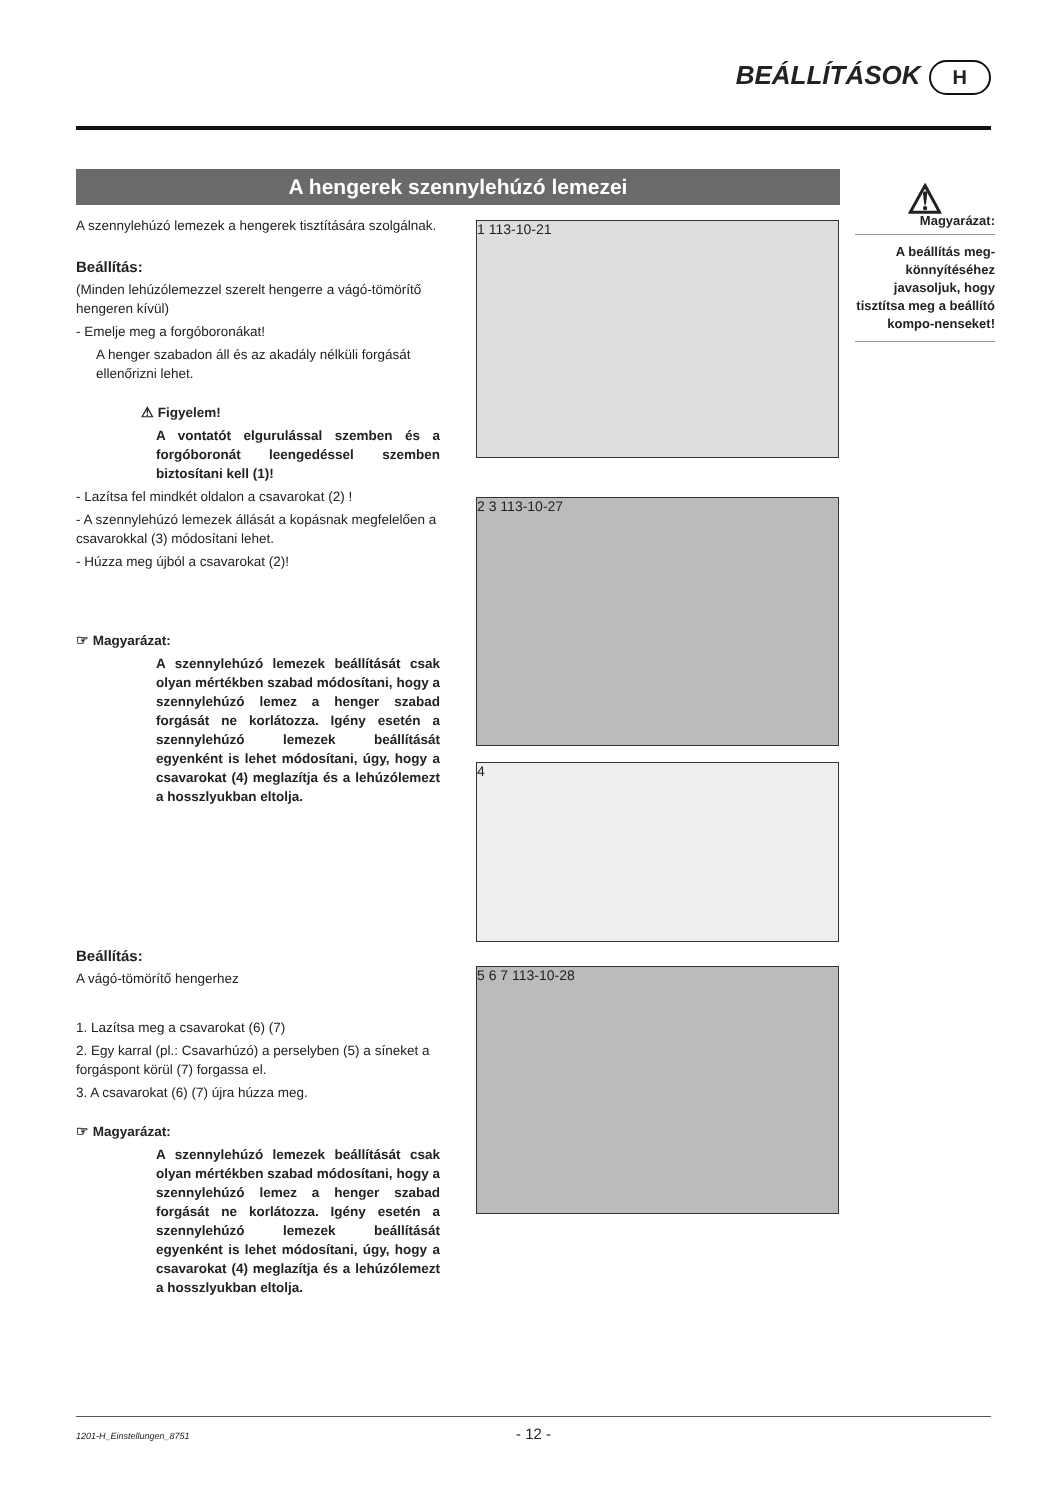BEÁLLÍTÁSOK H
A hengerek szennylehúzó lemezei
A szennylehúzó lemezek a hengerek tisztítására szolgálnak.
Beállítás:
(Minden lehúzólemezzel szerelt hengerre a vágó-tömörítő hengeren kívül)
- Emelje meg a forgóboronákat!
A henger szabadon áll és az akadály nélküli forgását ellenőrizni lehet.
⚠ Figyelem!
A vontatót elgurulással szemben és a forgóboronát leengedéssel szemben biztosítani kell (1)!
- Lazítsa fel mindkét oldalon a csavarokat (2) !
- A szennylehúzó lemezek állását a kopásnak megfelelően a csavarokkal (3) módosítani lehet.
- Húzza meg újból a csavarokat (2)!
☞ Magyarázat:
A szennylehúzó lemezek beállítását csak olyan mértékben szabad módosítani, hogy a szennylehúzó lemez a henger szabad forgását ne korlátozza. Igény esetén a szennylehúzó lemezek beállítását egyenként is lehet módosítani, úgy, hogy a csavarokat (4) meglazítja és a lehúzólemezt a hosszlyukban eltolja.
Beállítás:
A vágó-tömörítő hengerhez
1. Lazítsa meg a csavarokat (6) (7)
2. Egy karral (pl.: Csavarhúzó) a perselyben (5) a síneket a forgáspont körül (7) forgassa el.
3. A csavarokat (6) (7) újra húzza meg.
☞ Magyarázat:
A szennylehúzó lemezek beállítását csak olyan mértékben szabad módosítani, hogy a szennylehúzó lemez a henger szabad forgását ne korlátozza. Igény esetén a szennylehúzó lemezek beállítását egyenként is lehet módosítani, úgy, hogy a csavarokat (4) meglazítja és a lehúzólemezt a hosszlyukban eltolja.
1 113-10-21
2 3 113-10-27
4
5 6 7 113-10-28
⚠
Magyarázat:
A beállítás meg-könnyítéséhez javasoljuk, hogy tisztítsa meg a beállító kompo-nenseket!
1201-H_Einstellungen_8751 - 12 -